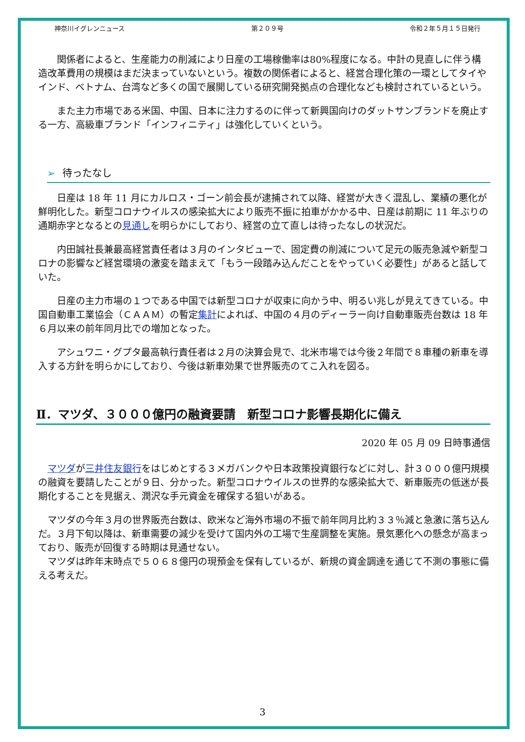神奈川イグレンニュース 第２０９号 令和２年５月１５日発行
関係者によると、生産能力の削減により日産の工場稼働率は80%程度になる。中計の見直しに伴う構造改革費用の規模はまだ決まっていないという。複数の関係者によると、経営合理化策の一環としてタイやインド、ベトナム、台湾など多くの国で展開している研究開発拠点の合理化なども検討されているという。
また主力市場である米国、中国、日本に注力するのに伴って新興国向けのダットサンブランドを廃止する一方、高級車ブランド「インフィニティ」は強化していくという。
➢ 待ったなし
日産は 18 年 11 月にカルロス・ゴーン前会長が逮捕されて以降、経営が大きく混乱し、業績の悪化が鮮明化した。新型コロナウイルスの感染拡大により販売不振に拍車がかかる中、日産は前期に 11 年ぶりの通期赤字となるとの見通しを明らかにしており、経営の立て直しは待ったなしの状況だ。
内田誠社長兼最高経営責任者は３月のインタビューで、固定費の削減について足元の販売急減や新型コロナの影響など経営環境の激変を踏まえて「もう一段踏み込んだことをやっていく必要性」があると話していた。
日産の主力市場の１つである中国では新型コロナが収束に向かう中、明るい兆しが見えてきている。中国自動車工業協会（ＣＡＡＭ）の暫定集計によれば、中国の４月のディーラー向け自動車販売台数は 18 年６月以来の前年同月比での増加となった。
アシュワニ・グプタ最高執行責任者は２月の決算会見で、北米市場では今後２年間で８車種の新車を導入する方針を明らかにしており、今後は新車効果で世界販売のてこ入れを図る。
Ⅱ．マツダ、３０００億円の融資要請　新型コロナ影響長期化に備え
2020 年 05 月 09 日時事通信
マツダが三井住友銀行をはじめとする３メガバンクや日本政策投資銀行などに対し、計３０００億円規模の融資を要請したことが９日、分かった。新型コロナウイルスの世界的な感染拡大で、新車販売の低迷が長期化することを見据え、潤沢な手元資金を確保する狙いがある。
マツダの今年３月の世界販売台数は、欧米など海外市場の不振で前年同月比約３３％減と急激に落ち込んだ。３月下旬以降は、新車需要の減少を受けて国内外の工場で生産調整を実施。景気悪化への懸念が高まっており、販売が回復する時期は見通せない。
マツダは昨年末時点で５０６８億円の現預金を保有しているが、新規の資金調達を通じて不測の事態に備える考えだ。
3